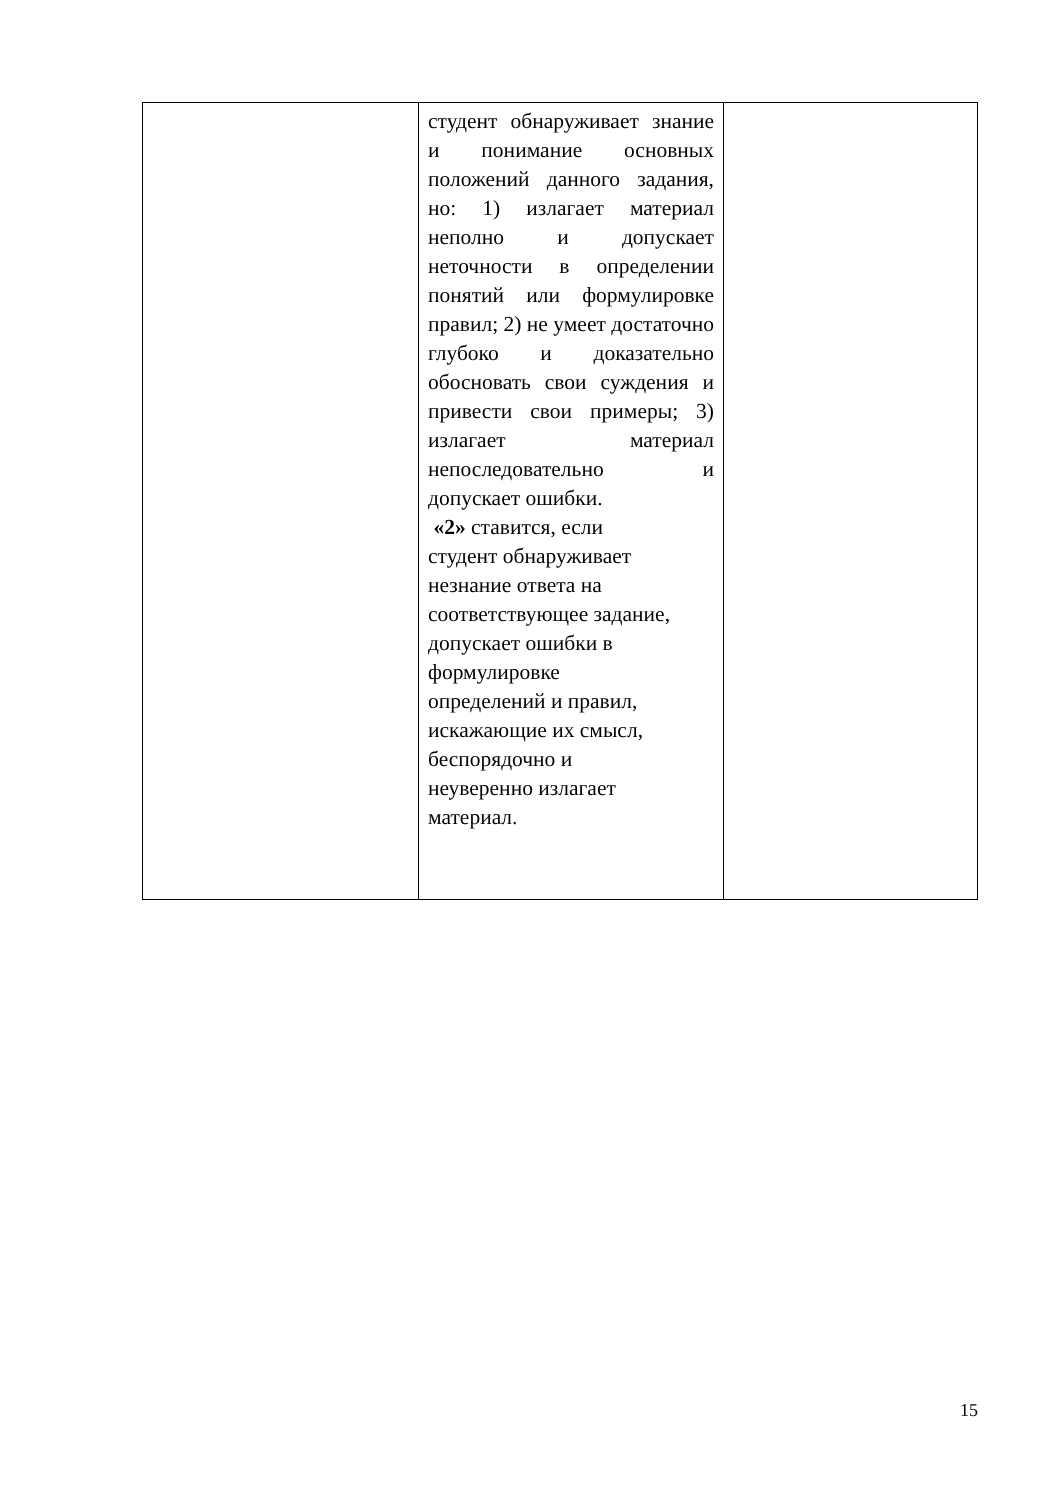| | студент обнаруживает знание и понимание основных положений данного задания, но: 1) излагает материал неполно и допускает неточности в определении понятий или формулировке правил; 2) не умеет достаточно глубоко и доказательно обосновать свои суждения и привести свои примеры; 3) излагает материал непоследовательно и допускает ошибки. «2» ставится, если студент обнаруживает незнание ответа на соответствующее задание, допускает ошибки в формулировке определений и правил, искажающие их смысл, беспорядочно и неуверенно излагает материал. | |
15